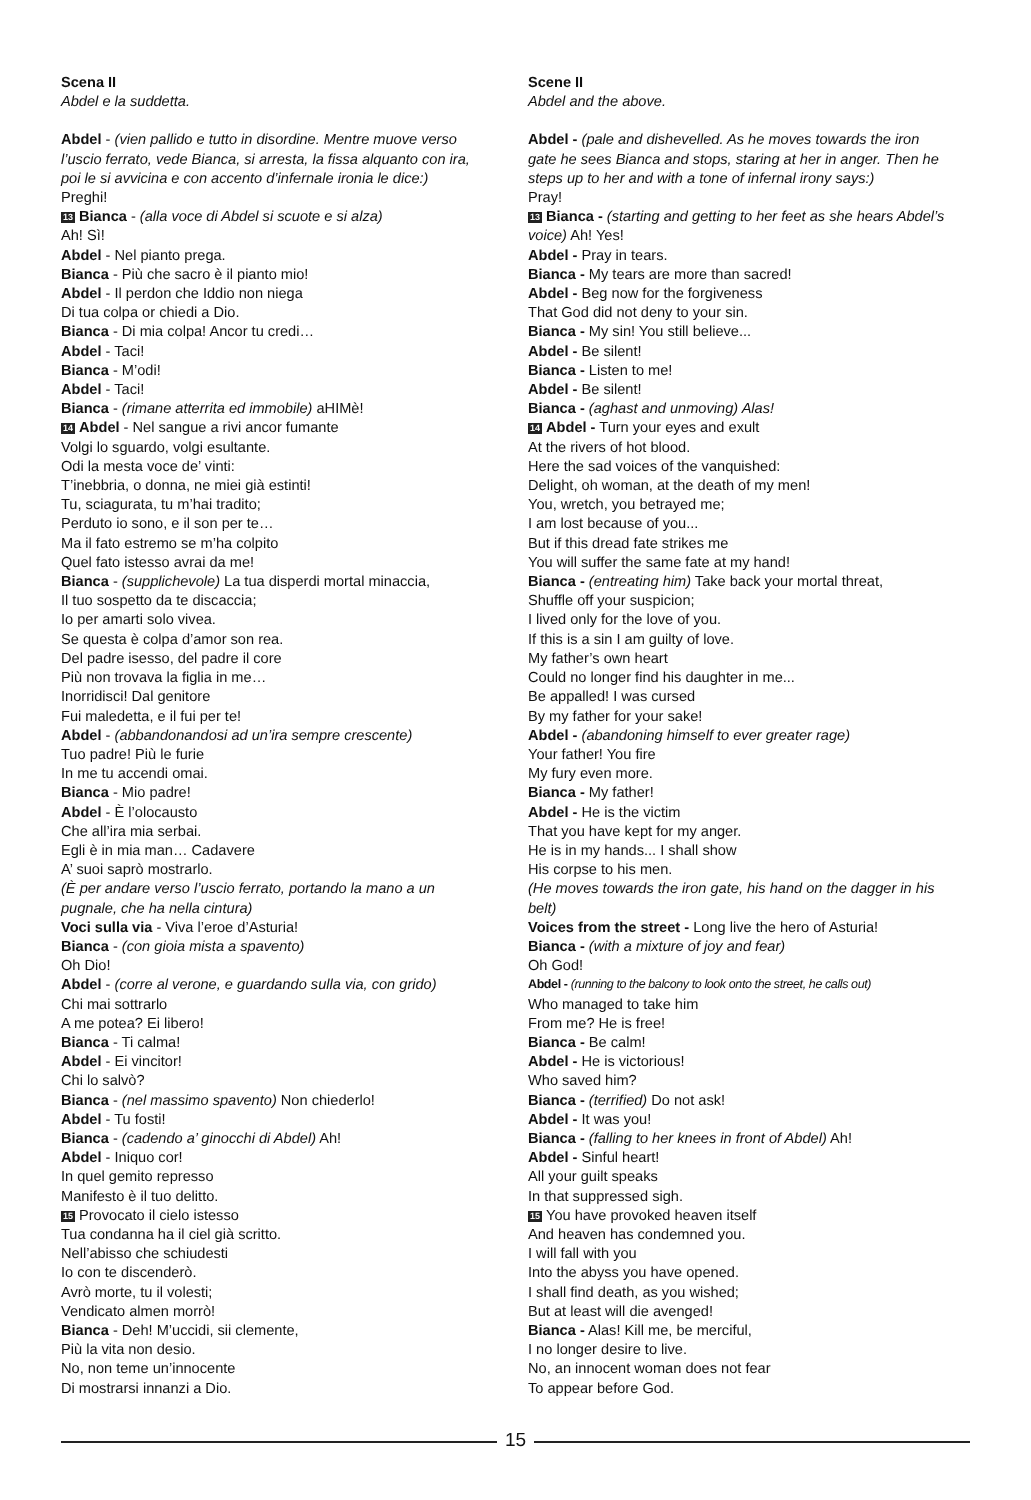Scena II
Abdel e la suddetta.
Abdel - (vien pallido e tutto in disordine. Mentre muove verso l’uscio ferrato, vede Bianca, si arresta, la fissa alquanto con ira, poi le si avvicina e con accento d’infernale ironia le dice:)
Preghi!
13 Bianca - (alla voce di Abdel si scuote e si alza)
Ah! Sì!
Abdel - Nel pianto prega.
Bianca - Più che sacro è il pianto mio!
Abdel - Il perdon che Iddio non niega
Di tua colpa or chiedi a Dio.
Bianca - Di mia colpa! Ancor tu credi…
Abdel - Taci!
Bianca - M’odi!
Abdel - Taci!
Bianca - (rimane atterrita ed immobile) aHIMè!
14 Abdel - Nel sangue a rivi ancor fumante
Volgi lo sguardo, volgi esultante.
Odi la mesta voce de’ vinti:
T’inebbria, o donna, ne miei già estinti!
Tu, sciagurata, tu m’hai tradito;
Perduto io sono, e il son per te…
Ma il fato estremo se m’ha colpito
Quel fato istesso avrai da me!
Bianca - (supplichevole) La tua disperdi mortal minaccia,
Il tuo sospetto da te discaccia;
Io per amarti solo vivea.
Se questa è colpa d’amor son rea.
Del padre isesso, del padre il core
Più non trovava la figlia in me…
Inorridisci! Dal genitore
Fui maledetta, e il fui per te!
Abdel - (abbandonandosi ad un’ira sempre crescente)
Tuo padre! Più le furie
In me tu accendi omai.
Bianca - Mio padre!
Abdel - È l’olocausto
Che all’ira mia serbai.
Egli è in mia man… Cadavere
A’ suoi saprò mostrarlo.
(È per andare verso l’uscio ferrato, portando la mano a un pugnale, che ha nella cintura)
Voci sulla via - Viva l’eroe d’Asturia!
Bianca - (con gioia mista a spavento)
Oh Dio!
Abdel - (corre al verone, e guardando sulla via, con grido)
Chi mai sottrarlo
A me potea? Ei libero!
Bianca - Ti calma!
Abdel - Ei vincitor!
Chi lo salvò?
Bianca - (nel massimo spavento) Non chiederlo!
Abdel - Tu fosti!
Bianca - (cadendo a’ ginocchi di Abdel) Ah!
Abdel - Iniquo cor!
In quel gemito represso
Manifesto è il tuo delitto.
15 Provocato il cielo istesso
Tua condanna ha il ciel già scritto.
Nell’abisso che schiudesti
Io con te discenderò.
Avrò morte, tu il volesti;
Vendicato almen morrò!
Bianca - Deh! M’uccidi, sii clemente,
Più la vita non desio.
No, non teme un’innocente
Di mostrarsi innanzi a Dio.
Scene II
Abdel and the above.
Abdel - (pale and dishevelled. As he moves towards the iron gate he sees Bianca and stops, staring at her in anger. Then he steps up to her and with a tone of infernal irony says:)
Pray!
13 Bianca - (starting and getting to her feet as she hears Abdel’s voice) Ah! Yes!
Abdel - Pray in tears.
Bianca - My tears are more than sacred!
Abdel - Beg now for the forgiveness
That God did not deny to your sin.
Bianca - My sin! You still believe...
Abdel - Be silent!
Bianca - Listen to me!
Abdel - Be silent!
Bianca - (aghast and unmoving) Alas!
14 Abdel - Turn your eyes and exult
At the rivers of hot blood.
Here the sad voices of the vanquished:
Delight, oh woman, at the death of my men!
You, wretch, you betrayed me;
I am lost because of you...
But if this dread fate strikes me
You will suffer the same fate at my hand!
Bianca - (entreating him) Take back your mortal threat,
Shuffle off your suspicion;
I lived only for the love of you.
If this is a sin I am guilty of love.
My father’s own heart
Could no longer find his daughter in me...
Be appalled! I was cursed
By my father for your sake!
Abdel - (abandoning himself to ever greater rage)
Your father! You fire
My fury even more.
Bianca - My father!
Abdel - He is the victim
That you have kept for my anger.
He is in my hands... I shall show
His corpse to his men.
(He moves towards the iron gate, his hand on the dagger in his belt)
Voices from the street - Long live the hero of Asturia!
Bianca - (with a mixture of joy and fear)
Oh God!
Abdel - (running to the balcony to look onto the street, he calls out)
Who managed to take him
From me? He is free!
Bianca - Be calm!
Abdel - He is victorious!
Who saved him?
Bianca - (terrified) Do not ask!
Abdel - It was you!
Bianca - (falling to her knees in front of Abdel) Ah!
Abdel - Sinful heart!
All your guilt speaks
In that suppressed sigh.
15 You have provoked heaven itself
And heaven has condemned you.
I will fall with you
Into the abyss you have opened.
I shall find death, as you wished;
But at least will die avenged!
Bianca - Alas! Kill me, be merciful,
I no longer desire to live.
No, an innocent woman does not fear
To appear before God.
15